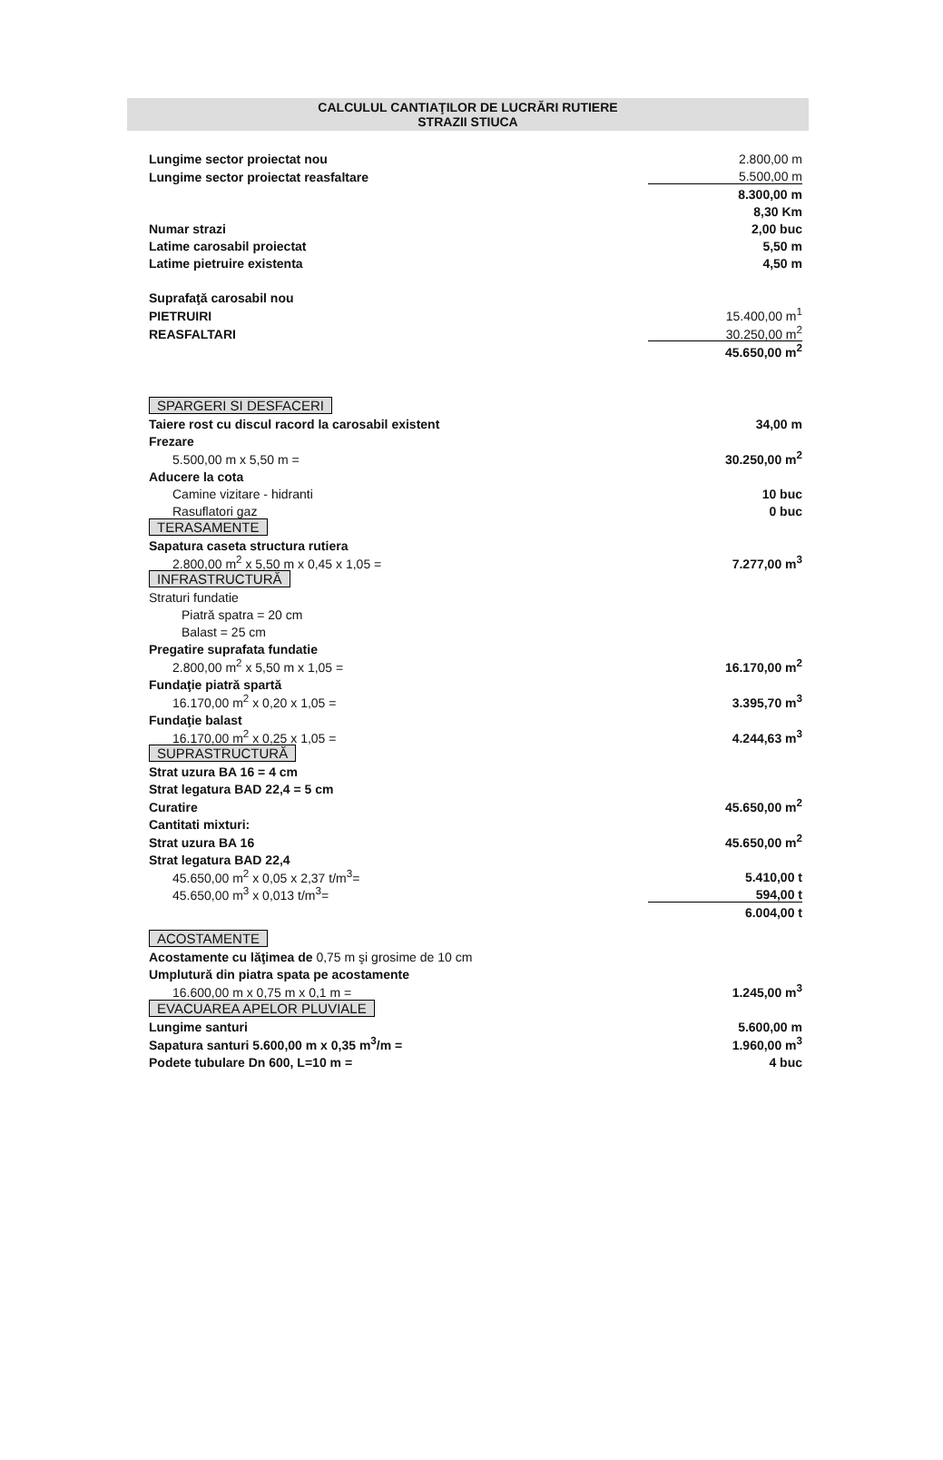CALCULUL CANTIAŢILOR DE LUCRĂRI RUTIERE
STRAZII STIUCA
| Lungime sector proiectat nou | 2.800,00 m |
| Lungime sector proiectat reasfaltare | 5.500,00 m |
| | 8.300,00 m |
| | 8,30 Km |
| Numar strazi | 2,00 buc |
| Latime carosabil proiectat | 5,50 m |
| Latime pietruire existenta | 4,50 m |
| Suprafaţă carosabil nou | |
| PIETRUIRI | 15.400,00 m<sup>1</sup> |
| REASFALTARI | 30.250,00 m<sup>2</sup> |
| | 45.650,00 m<sup>2</sup> |
| SPARGERI SI DESFACERI | |
| Taiere rost cu discul racord la carosabil existent | 34,00 m |
| Frezare | |
| 5.500,00 m x 5,50 m = | 30.250,00 m<sup>2</sup> |
| Aducere la cota | |
| Camine vizitare - hidranti | 10 buc |
| Rasuflatori gaz | 0 buc |
| TERASAMENTE | |
| Sapatura caseta structura rutiera | |
| 2.800,00 m<sup>2</sup> x 5,50 m x 0,45 x 1,05 = | 7.277,00 m<sup>3</sup> |
| INFRASTRUCTURĂ | |
| Straturi fundatie | |
| Piatră spatra = 20 cm | |
| Balast = 25 cm | |
| Pregatire suprafata fundatie | |
| 2.800,00 m<sup>2</sup> x 5,50 m x 1,05 = | 16.170,00 m<sup>2</sup> |
| Fundaţie piatră spartă | |
| 16.170,00 m<sup>2</sup> x 0,20 x 1,05 = | 3.395,70 m<sup>3</sup> |
| Fundaţie balast | |
| 16.170,00 m<sup>2</sup> x 0,25 x 1,05 = | 4.244,63 m<sup>3</sup> |
| SUPRASTRUCTURĂ | |
| Strat uzura BA 16 = 4 cm | |
| Strat legatura BAD 22,4 = 5 cm | |
| Curatire | 45.650,00 m<sup>2</sup> |
| Cantitati mixturi: | |
| Strat uzura BA 16 | 45.650,00 m<sup>2</sup> |
| Strat legatura BAD 22,4 | |
| 45.650,00 m<sup>2</sup> x 0,05 x 2,37 t/m<sup>3</sup>= | 5.410,00 t |
| 45.650,00 m<sup>3</sup> x 0,013 t/m<sup>3</sup>= | 594,00 t |
| | 6.004,00 t |
| ACOSTAMENTE | |
| Acostamente cu lăţimea de 0,75 m şi grosime de 10 cm | |
| Umplutură din piatra spata pe acostamente | |
| 16.600,00 m x 0,75 m x 0,1 m = | 1.245,00 m<sup>3</sup> |
| EVACUAREA APELOR PLUVIALE | |
| Lungime santuri | 5.600,00 m |
| Sapatura santuri 5.600,00 m x 0,35 m<sup>3</sup>/m = | 1.960,00 m<sup>3</sup> |
| Podete tubulare Dn 600, L=10 m = | 4 buc |